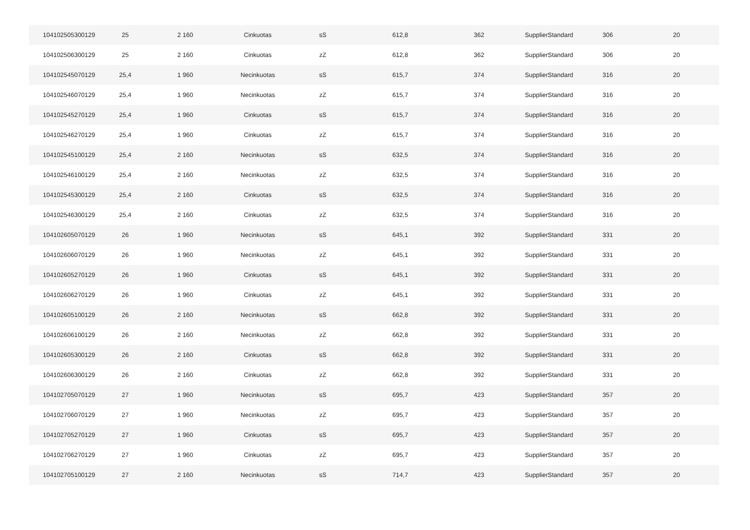| 104102505300129 | 25 | 2 160 | Cinkuotas | sS | 612,8 | 362 | SupplierStandard | 306 | 20 |
| 104102506300129 | 25 | 2 160 | Cinkuotas | zZ | 612,8 | 362 | SupplierStandard | 306 | 20 |
| 104102545070129 | 25,4 | 1 960 | Necinkuotas | sS | 615,7 | 374 | SupplierStandard | 316 | 20 |
| 104102546070129 | 25,4 | 1 960 | Necinkuotas | zZ | 615,7 | 374 | SupplierStandard | 316 | 20 |
| 104102545270129 | 25,4 | 1 960 | Cinkuotas | sS | 615,7 | 374 | SupplierStandard | 316 | 20 |
| 104102546270129 | 25,4 | 1 960 | Cinkuotas | zZ | 615,7 | 374 | SupplierStandard | 316 | 20 |
| 104102545100129 | 25,4 | 2 160 | Necinkuotas | sS | 632,5 | 374 | SupplierStandard | 316 | 20 |
| 104102546100129 | 25,4 | 2 160 | Necinkuotas | zZ | 632,5 | 374 | SupplierStandard | 316 | 20 |
| 104102545300129 | 25,4 | 2 160 | Cinkuotas | sS | 632,5 | 374 | SupplierStandard | 316 | 20 |
| 104102546300129 | 25,4 | 2 160 | Cinkuotas | zZ | 632,5 | 374 | SupplierStandard | 316 | 20 |
| 104102605070129 | 26 | 1 960 | Necinkuotas | sS | 645,1 | 392 | SupplierStandard | 331 | 20 |
| 104102606070129 | 26 | 1 960 | Necinkuotas | zZ | 645,1 | 392 | SupplierStandard | 331 | 20 |
| 104102605270129 | 26 | 1 960 | Cinkuotas | sS | 645,1 | 392 | SupplierStandard | 331 | 20 |
| 104102606270129 | 26 | 1 960 | Cinkuotas | zZ | 645,1 | 392 | SupplierStandard | 331 | 20 |
| 104102605100129 | 26 | 2 160 | Necinkuotas | sS | 662,8 | 392 | SupplierStandard | 331 | 20 |
| 104102606100129 | 26 | 2 160 | Necinkuotas | zZ | 662,8 | 392 | SupplierStandard | 331 | 20 |
| 104102605300129 | 26 | 2 160 | Cinkuotas | sS | 662,8 | 392 | SupplierStandard | 331 | 20 |
| 104102606300129 | 26 | 2 160 | Cinkuotas | zZ | 662,8 | 392 | SupplierStandard | 331 | 20 |
| 104102705070129 | 27 | 1 960 | Necinkuotas | sS | 695,7 | 423 | SupplierStandard | 357 | 20 |
| 104102706070129 | 27 | 1 960 | Necinkuotas | zZ | 695,7 | 423 | SupplierStandard | 357 | 20 |
| 104102705270129 | 27 | 1 960 | Cinkuotas | sS | 695,7 | 423 | SupplierStandard | 357 | 20 |
| 104102706270129 | 27 | 1 960 | Cinkuotas | zZ | 695,7 | 423 | SupplierStandard | 357 | 20 |
| 104102705100129 | 27 | 2 160 | Necinkuotas | sS | 714,7 | 423 | SupplierStandard | 357 | 20 |